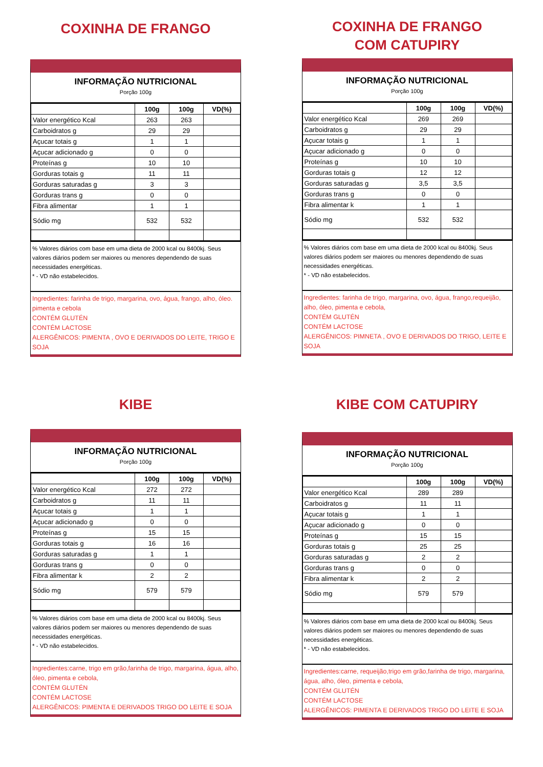COXINHA DE FRANGO
INFORMAÇÃO NUTRICIONAL
Porção 100g
| | 100g | 100g | VD(%) |
| Valor energético Kcal | 263 | 263 | |
| Carboidratos g | 29 | 29 | |
| Açucar totais g | 1 | 1 | |
| Açucar adicionado g | 0 | 0 | |
| Proteínas g | 10 | 10 | |
| Gorduras totais g | 11 | 11 | |
| Gorduras saturadas g | 3 | 3 | |
| Gorduras trans g | 0 | 0 | |
| Fibra alimentar | 1 | 1 | |
| Sódio mg | 532 | 532 | |
% Valores diários com base em uma dieta de 2000 kcal ou 8400kj. Seus valores diários podem ser maiores ou menores dependendo de suas necessidades energéticas.
* - VD não estabelecidos.
Ingredientes: farinha de trigo, margarina, ovo, água, frango, alho, óleo. pimenta e cebola
CONTÉM GLUTÉN
CONTÉM LACTOSE
ALERGÊNICOS: PIMENTA , OVO E DERIVADOS DO LEITE, TRIGO E SOJA
COXINHA DE FRANGO
COM CATUPIRY
INFORMAÇÃO NUTRICIONAL
Porção 100g
| | 100g | 100g | VD(%) |
| Valor energético Kcal | 269 | 269 | |
| Carboidratos g | 29 | 29 | |
| Açucar totais g | 1 | 1 | |
| Açucar adicionado g | 0 | 0 | |
| Proteínas g | 10 | 10 | |
| Gorduras totais g | 12 | 12 | |
| Gorduras saturadas g | 3,5 | 3,5 | |
| Gorduras trans g | 0 | 0 | |
| Fibra alimentar k | 1 | 1 | |
| Sódio mg | 532 | 532 | |
% Valores diários com base em uma dieta de 2000 kcal ou 8400kj. Seus valores diários podem ser maiores ou menores dependendo de suas necessidades energéticas.
* - VD não estabelecidos.
Ingredientes: farinha de trigo, margarina, ovo, água, frango,requeijão, alho, óleo, pimenta e cebola,
CONTÉM GLUTÉN
CONTÉM LACTOSE
ALERGÊNICOS: PIMNETA , OVO E DERIVADOS DO TRIGO, LEITE E SOJA
KIBE
INFORMAÇÃO NUTRICIONAL
Porção 100g
| | 100g | 100g | VD(%) |
| Valor energético Kcal | 272 | 272 | |
| Carboidratos g | 11 | 11 | |
| Açucar totais g | 1 | 1 | |
| Açucar adicionado g | 0 | 0 | |
| Proteínas g | 15 | 15 | |
| Gorduras totais g | 16 | 16 | |
| Gorduras saturadas g | 1 | 1 | |
| Gorduras trans g | 0 | 0 | |
| Fibra alimentar k | 2 | 2 | |
| Sódio mg | 579 | 579 | |
% Valores diários com base em uma dieta de 2000 kcal ou 8400kj. Seus valores diários podem ser maiores ou menores dependendo de suas necessidades energéticas.
* - VD não estabelecidos.
Ingredientes:carne, trigo em grão,farinha de trigo, margarina, água, alho, óleo, pimenta e cebola,
CONTÉM GLUTÉN
CONTÉM LACTOSE
ALERGÊNICOS: PIMENTA E DERIVADOS TRIGO DO LEITE E SOJA
KIBE COM CATUPIRY
INFORMAÇÃO NUTRICIONAL
Porção 100g
| | 100g | 100g | VD(%) |
| Valor energético Kcal | 289 | 289 | |
| Carboidratos g | 11 | 11 | |
| Açucar totais g | 1 | 1 | |
| Açucar adicionado g | 0 | 0 | |
| Proteínas g | 15 | 15 | |
| Gorduras totais g | 25 | 25 | |
| Gorduras saturadas g | 2 | 2 | |
| Gorduras trans g | 0 | 0 | |
| Fibra alimentar k | 2 | 2 | |
| Sódio mg | 579 | 579 | |
% Valores diários com base em uma dieta de 2000 kcal ou 8400kj. Seus valores diários podem ser maiores ou menores dependendo de suas necessidades energéticas.
* - VD não estabelecidos.
Ingredientes:carne, requeijão,trigo em grão,farinha de trigo, margarina, água, alho, óleo, pimenta e cebola,
CONTÉM GLUTÉN
CONTÉM LACTOSE
ALERGÊNICOS: PIMENTA E DERIVADOS TRIGO DO LEITE E SOJA